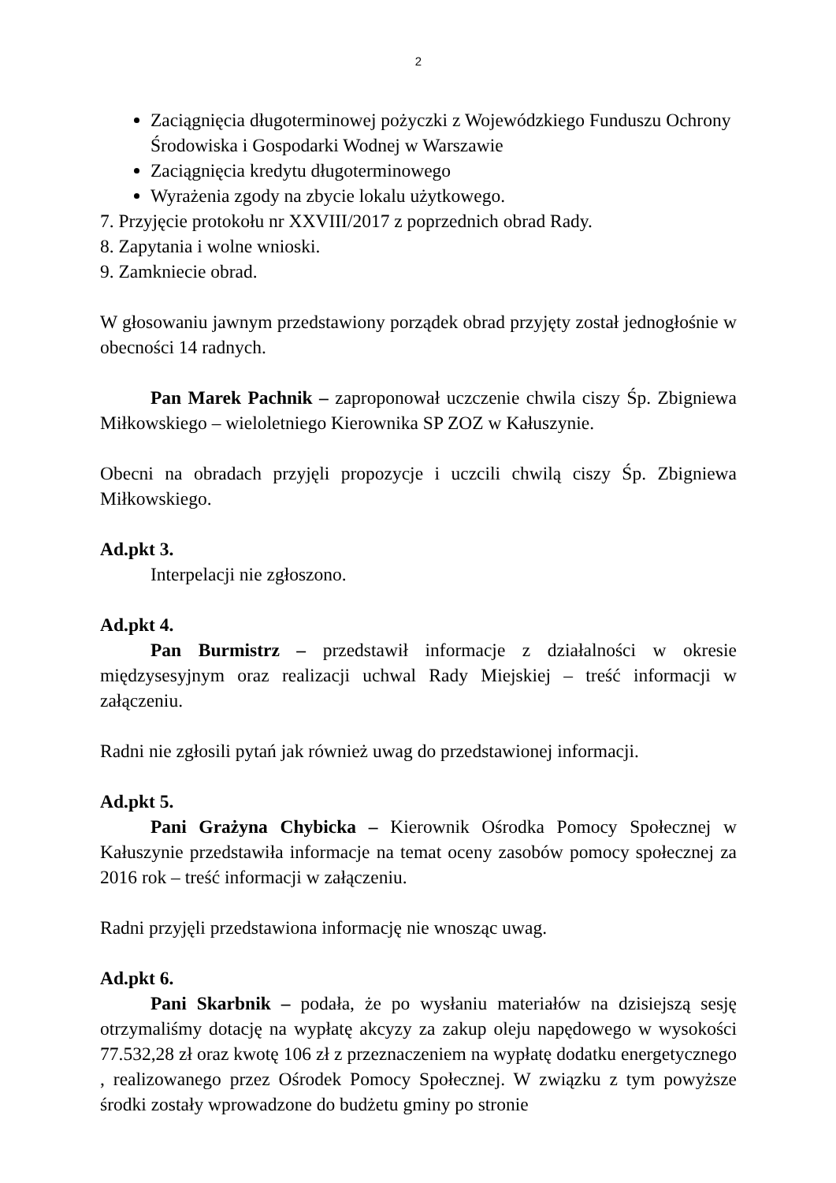2
Zaciągnięcia długoterminowej pożyczki z Wojewódzkiego Funduszu Ochrony Środowiska i Gospodarki Wodnej w Warszawie
Zaciągnięcia kredytu długoterminowego
Wyrażenia zgody na zbycie lokalu użytkowego.
7. Przyjęcie protokołu nr XXVIII/2017 z poprzednich obrad Rady.
8. Zapytania i wolne wnioski.
9. Zamkniecie obrad.
W głosowaniu jawnym przedstawiony porządek obrad przyjęty został jednogłośnie w obecności 14 radnych.
Pan Marek Pachnik – zaproponował uczczenie chwila ciszy Śp. Zbigniewa Miłkowskiego – wieloletniego Kierownika SP ZOZ w Kałuszynie.
Obecni na obradach przyjęli propozycje i uczcili chwilą ciszy Śp. Zbigniewa Miłkowskiego.
Ad.pkt 3.
Interpelacji nie zgłoszono.
Ad.pkt 4.
Pan Burmistrz – przedstawił informacje z działalności w okresie międzysesyjnym oraz realizacji uchwal Rady Miejskiej – treść informacji w załączeniu.
Radni nie zgłosili pytań jak również uwag do przedstawionej informacji.
Ad.pkt 5.
Pani Grażyna Chybicka – Kierownik Ośrodka Pomocy Społecznej w Kałuszynie przedstawiła informacje na temat oceny zasobów pomocy społecznej za 2016 rok – treść informacji w załączeniu.
Radni przyjęli przedstawiona informację nie wnosząc uwag.
Ad.pkt 6.
Pani Skarbnik – podała, że po wysłaniu materiałów na dzisiejszą sesję otrzymaliśmy dotację na wypłatę akcyzy za zakup oleju napędowego w wysokości 77.532,28 zł oraz kwotę 106 zł z przeznaczeniem na wypłatę dodatku energetycznego , realizowanego przez Ośrodek Pomocy Społecznej. W związku z tym powyższe środki zostały wprowadzone do budżetu gminy po stronie